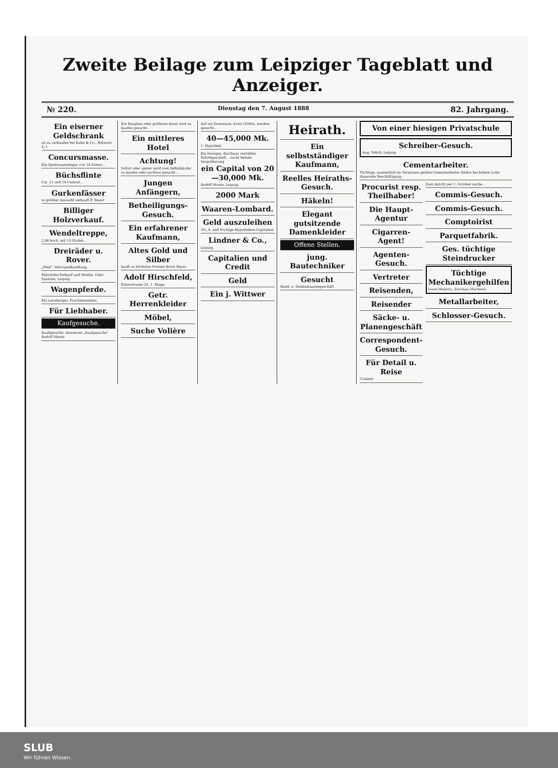Zweite Beilage zum Leipziger Tageblatt und Anzeiger.
№ 220. Dienstag den 7. August 1888 82. Jahrgang.
Ein eiserner Geldschrank
ist zu verkaufen bei Kuhn & Co., Ritterstr. 4, I.
Concursmasse.
Ein Spielwaarenlager von 18 Kisten...
Büchsflinte
Cal. 11 und 16 Central...
Gurkenfässer
in größter Auswahl verkauft F. Beyer.
Billiger Holzverkauf.
Wendeltreppe,
2,98 hoch, mit 15 Stufen...
Dreiräder u. Rover.
„Pfeil", Velocipedhandlung.
Fahrräder-Verkauf und Miethe. Gebr. Spatzier, Leipzig.
Wagenpferde.
Ein Leonberger, Prachtexemplar,
Für Liebhaber.
Kaufgesuche.
Kaufgesuche. Annoncen „Kaufgesuche" Rudolf Mosse.
Ein Bauplatz oder größeres Areal wird zu kaufen gesucht.
Ein mittleres Hotel
Achtung!
Sofort oder später wird vom Selbstkäufer zu kaufen oder pachten gesucht...
Jungen Anfängern,
Betheiligungs-Gesuch.
Ein erfahrener Kaufmann,
Altes Gold und Silber
kauft zu höchsten Preisen Ernst Beyer.
Adolf Hirschfeld,
Ritterstrasse 23, 1. Etage.
Getr. Herrenkleider
Möbel,
Suche Volière
Auf ein Dominium, Kreis Görlitz, werden gesucht...
40—45,000 Mk.
1. Hypothek
Ein hiesiges, durchaus rentables Fabrikgeschäft... sucht behufs Vergrößerung
ein Capital von 20—30,000 Mk.
Rudolf Mosse, Leipzig.
2000 Mark
Waaren-Lombard.
Geld auszuleihen
3¾, 4- und 4¼%ige Hypotheken-Capitalien
Lindner & Co.,
Leipzig.
Capitalien und Credit
Geld
Ein j. Wittwer
Heirath.
Ein selbstständiger Kaufmann,
Reelles Heiraths-Gesuch.
Häkeln!
Elegant gutsitzende Damenkleider
Offene Stellen.
jung. Bautechniker
Gesucht
Band- u. Seidenwaarengeschäft
Von einer hiesigen Privatschule
Schreiber-Gesuch.
Aug. Polich, Leipzig.
Cementarbeiter.
Tüchtige, namentlich im Verputzen geübte Cementarbeiter finden bei hohem Lohn dauernde Beschäftigung.
Procurist resp. Theilhaber!
Die Haupt-Agentur
Cigarren-Agent!
Agenten-Gesuch.
Vertreter
Reisenden,
Reisender
Säcke- u. Planengeschäft
Correspondent-Gesuch.
Für Detail u. Reise
Commis
Zum Antritt per 1. October suche...
Commis-Gesuch.
Commis-Gesuch.
Comptoirist
Parquetfabrik.
Ges. tüchtige Steindrucker
Tüchtige Mechanikergehilfen
Louis Heinrici, Zwickau i/Sachsen.
Metallarbeiter,
Schlosser-Gesuch.
SLUB
Wir führen Wissen.